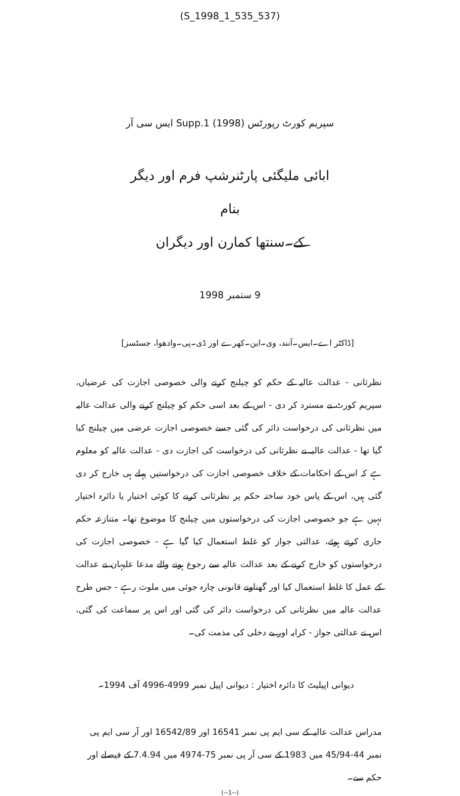(S_1998_1_535_537)
سپریم کورٹ رپورٹس (1998) Supp.1 ایس سی آر
ابائی ملیگئی پارٹنرشپ فرم اور دیگر
بنام
کے۔سنتھا کمارن اور دیگران
9 ستمبر 1998
[ڈاکٹر اے۔ایس۔آنند، وی۔این۔کھرے اور ڈی۔پی۔وادھوا، جسٹسز]
نظرثانی - عدالت عالیہ کے حکم کو چیلنج کرنے والی خصوصی اجازت کی عرضیاں، سپریم کورٹ نے مسترد کر دی - اس کے بعد اسی حکم کو چیلنج کرنے والی عدالت عالیہ میں نظرثانی کی درخواست دائر کی گئی جسے خصوصی اجازت عرضی میں چیلنج کیا گیا تھا - عدالت عالیہ نے نظرثانی کی درخواست کی اجازت دی - عدالت عالیہ کو معلوم ہے کہ اس کے احکامات کے خلاف خصوصی اجازت کی درخواستیں پہلے ہی خارج کر دی گئی ہیں، اس کے پاس خود ساختہ حکم پر نظرثانی کرنے کا کوئی اختیار یا دائرہ اختیار نہیں ہے جو خصوصی اجازت کی درخواستوں میں چیلنج کا موضوع تھا۔ متنازعہ حکم جاری کرتے ہوئے، عدالتی جواز کو غلط استعمال کیا گیا ہے - خصوصی اجازت کی درخواستوں کو خارج کرنے کے بعد عدالت عالیہ سے رجوع ہونے والے مدعا علیہان نے عدالت کے عمل کا غلط استعمال کیا اور گھناونے قانونی چارہ جوئی میں ملوث رہے - جس طرح عدالت عالیہ میں نظرثانی کی درخواست دائر کی گئی اور اس پر سماعت کی گئی، اس نے عدالتی جواز - کرایہ اور بے دخلی کی مذمت کی۔
دیوانی اپیلیٹ کا دائرہ اختیار : دیوانی اپیل نمبر 4999-4996 آف 1994۔
مدراس عدالت عالیہ کے سی ایم پی نمبر 16541 اور 16542/89 اور آر سی ایم پی نمبر 44-45/94 میں 1983 کے سی آر پی نمبر 75-4974 میں 7.4.94 کے فیصلے اور حکم سے۔
(--1--)